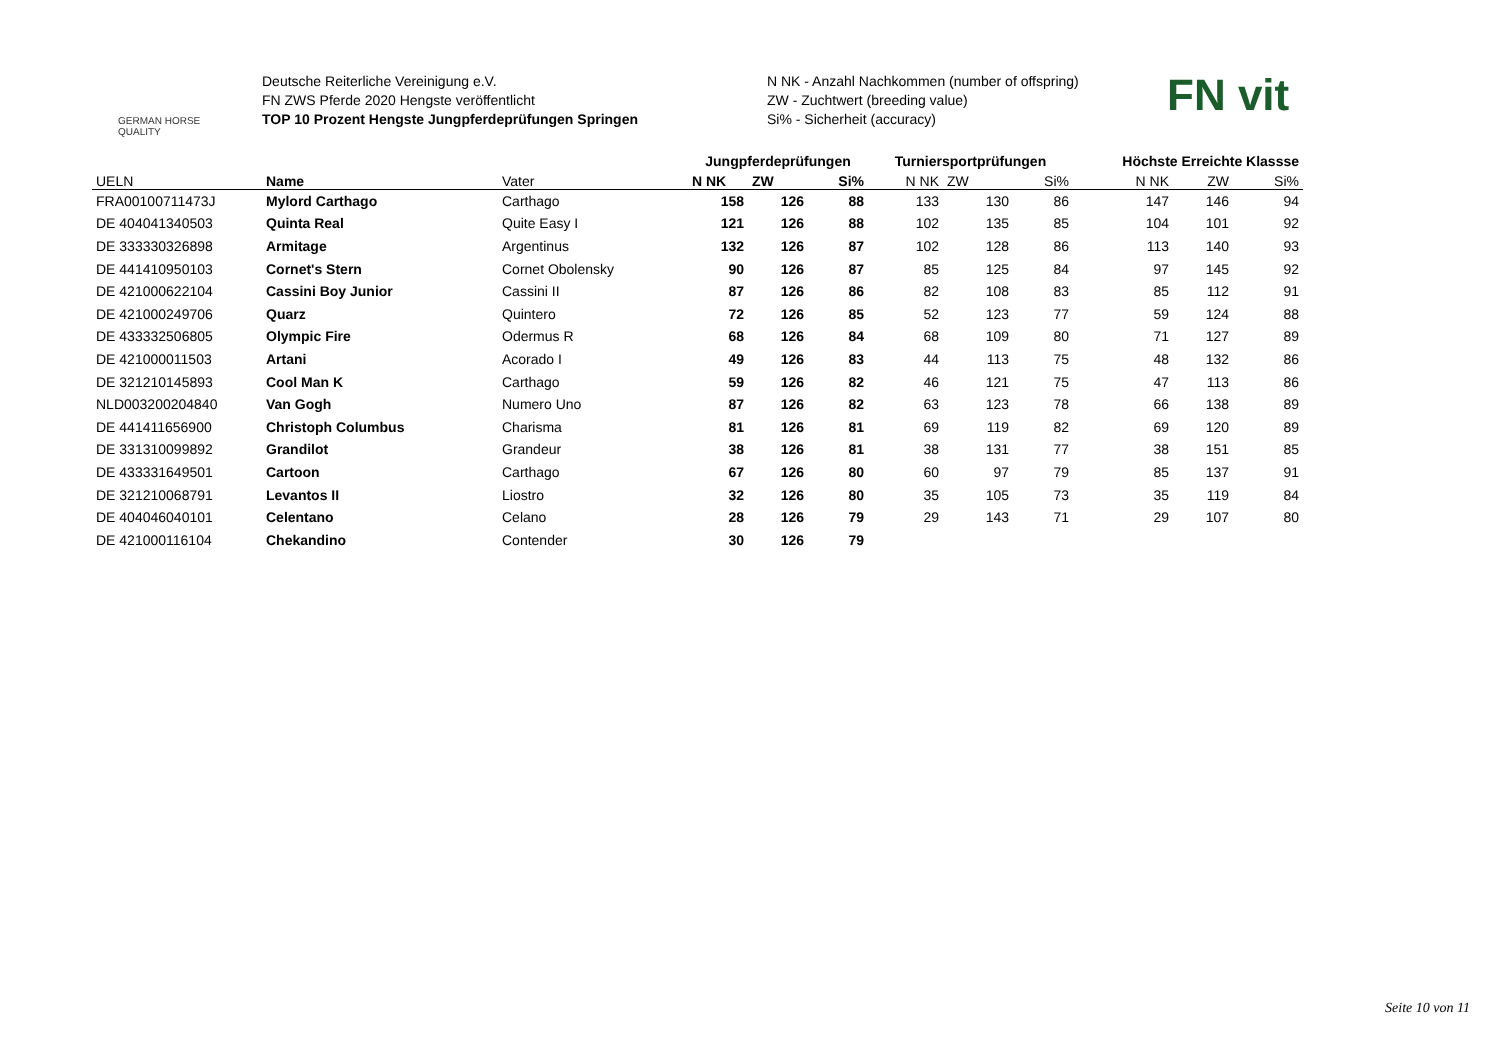GERMAN HORSE QUALITY
Deutsche Reiterliche Vereinigung e.V.
FN ZWS Pferde 2020 Hengste veröffentlicht
TOP 10 Prozent Hengste Jungpferdeprüfungen Springen
N NK - Anzahl Nachkommen (number of offspring)
ZW - Zuchtwert (breeding value)
Si% - Sicherheit (accuracy)
FN vit
| | | | Jungpferdeprüfungen | | | Turniersportprüfungen | | | Höchste Erreichte Klassse | | |
| --- | --- | --- | --- | --- | --- | --- | --- | --- | --- | --- | --- |
| UELN | Name | Vater | N NK | ZW | Si% | N NK | ZW | Si% | N NK | ZW | Si% |
| FRA00100711473J | Mylord Carthago | Carthago | 158 | 126 | 88 | 133 | 130 | 86 | 147 | 146 | 94 |
| DE 404041340503 | Quinta Real | Quite Easy I | 121 | 126 | 88 | 102 | 135 | 85 | 104 | 101 | 92 |
| DE 333330326898 | Armitage | Argentinus | 132 | 126 | 87 | 102 | 128 | 86 | 113 | 140 | 93 |
| DE 441410950103 | Cornet's Stern | Cornet Obolensky | 90 | 126 | 87 | 85 | 125 | 84 | 97 | 145 | 92 |
| DE 421000622104 | Cassini Boy Junior | Cassini II | 87 | 126 | 86 | 82 | 108 | 83 | 85 | 112 | 91 |
| DE 421000249706 | Quarz | Quintero | 72 | 126 | 85 | 52 | 123 | 77 | 59 | 124 | 88 |
| DE 433332506805 | Olympic Fire | Odermus R | 68 | 126 | 84 | 68 | 109 | 80 | 71 | 127 | 89 |
| DE 421000011503 | Artani | Acorado I | 49 | 126 | 83 | 44 | 113 | 75 | 48 | 132 | 86 |
| DE 321210145893 | Cool Man K | Carthago | 59 | 126 | 82 | 46 | 121 | 75 | 47 | 113 | 86 |
| NLD003200204840 | Van Gogh | Numero Uno | 87 | 126 | 82 | 63 | 123 | 78 | 66 | 138 | 89 |
| DE 441411656900 | Christoph Columbus | Charisma | 81 | 126 | 81 | 69 | 119 | 82 | 69 | 120 | 89 |
| DE 331310099892 | Grandilot | Grandeur | 38 | 126 | 81 | 38 | 131 | 77 | 38 | 151 | 85 |
| DE 433331649501 | Cartoon | Carthago | 67 | 126 | 80 | 60 | 97 | 79 | 85 | 137 | 91 |
| DE 321210068791 | Levantos II | Liostro | 32 | 126 | 80 | 35 | 105 | 73 | 35 | 119 | 84 |
| DE 404046040101 | Celentano | Celano | 28 | 126 | 79 | 29 | 143 | 71 | 29 | 107 | 80 |
| DE 421000116104 | Chekandino | Contender | 30 | 126 | 79 | | | | | | |
Seite 10 von 11